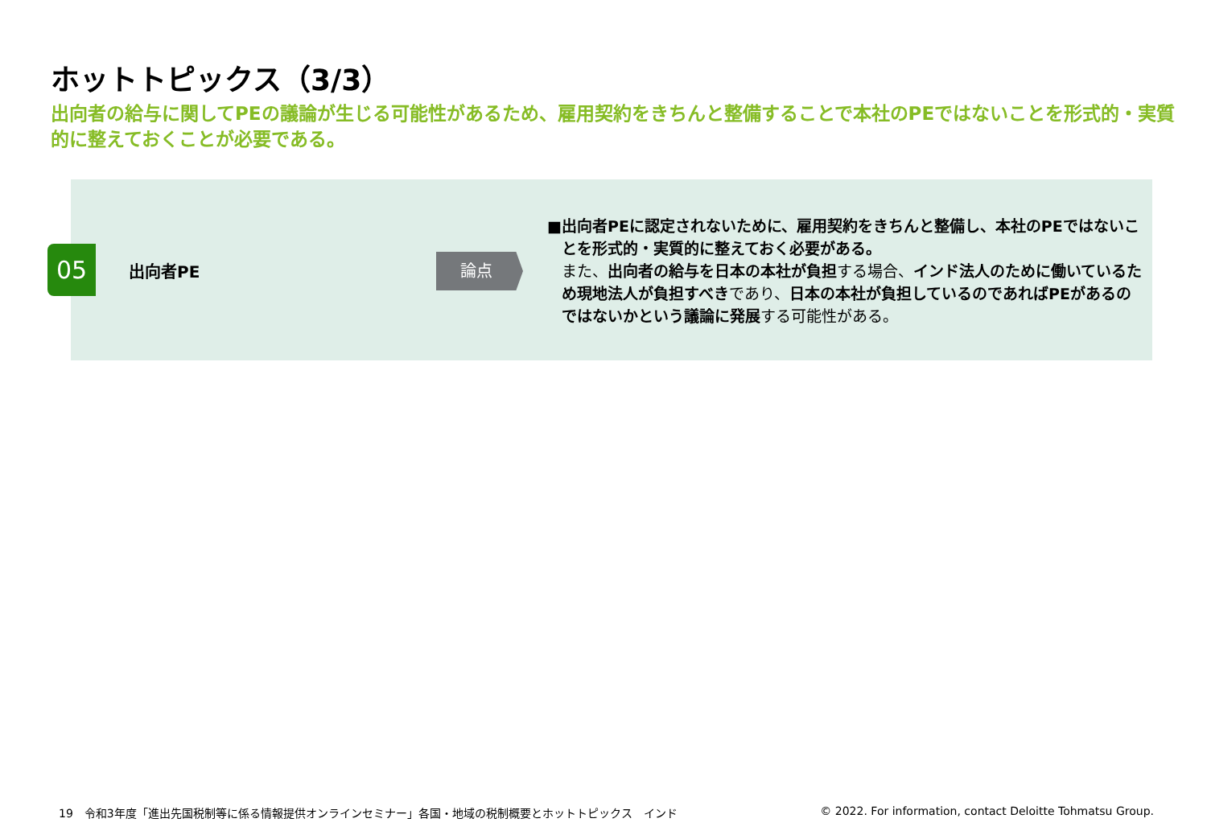ホットトピックス（3/3）
出向者の給与に関してPEの議論が生じる可能性があるため、雇用契約をきちんと整備することで本社のPEではないことを形式的・実質的に整えておくことが必要である。
05 出向者PE 論点
■ 出向者PEに認定されないために、雇用契約をきちんと整備し、本社のPEではないことを形式的・実質的に整えておく必要がある。
また、出向者の給与を日本の本社が負担する場合、インド法人のために働いているため現地法人が負担すべきであり、日本の本社が負担しているのであればPEがあるのではないかという議論に発展する可能性がある。
19　令和3年度「進出先国税制等に係る情報提供オンラインセミナー」各国・地域の税制概要とホットトピックス　インド
© 2022. For information, contact Deloitte Tohmatsu Group.